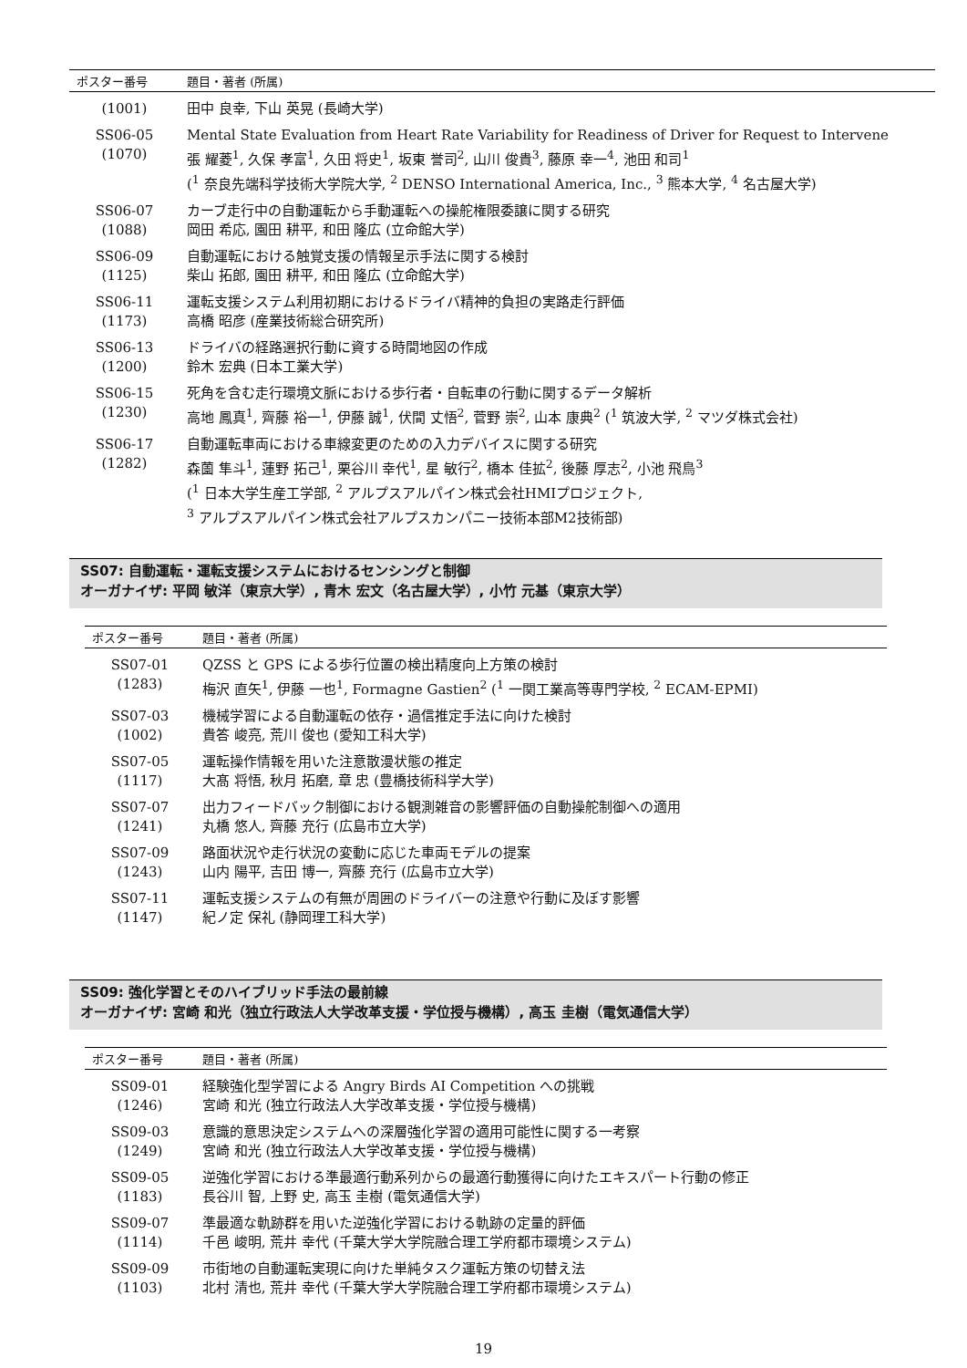| ポスター番号 | 題目・著者 (所属) |
| --- | --- |
| (1001) | 田中 良幸, 下山 英晃 (長崎大学) |
| SS06-05 (1070) | Mental State Evaluation from Heart Rate Variability for Readiness of Driver for Request to Intervene 張 耀菱<sup>1</sup>, 久保 孝富<sup>1</sup>, 久田 将史<sup>1</sup>, 坂東 誉司<sup>2</sup>, 山川 俊貴<sup>3</sup>, 藤原 幸一<sup>4</sup>, 池田 和司<sup>1</sup> (<sup>1</sup> 奈良先端科学技術大学院大学, <sup>2</sup> DENSO International America, Inc., <sup>3</sup> 熊本大学, <sup>4</sup> 名古屋大学) |
| SS06-07 (1088) | カーブ走行中の自動運転から手動運転への操舵権限委譲に関する研究 岡田 希応, 園田 耕平, 和田 隆広 (立命館大学) |
| SS06-09 (1125) | 自動運転における触覚支援の情報呈示手法に関する検討 柴山 拓郎, 園田 耕平, 和田 隆広 (立命館大学) |
| SS06-11 (1173) | 運転支援システム利用初期におけるドライバ精神的負担の実路走行評価 高橋 昭彦 (産業技術総合研究所) |
| SS06-13 (1200) | ドライバの経路選択行動に資する時間地図の作成 鈴木 宏典 (日本工業大学) |
| SS06-15 (1230) | 死角を含む走行環境文脈における歩行者・自転車の行動に関するデータ解析 高地 鳳真<sup>1</sup>, 齊藤 裕一<sup>1</sup>, 伊藤 誠<sup>1</sup>, 伏間 丈悟<sup>2</sup>, 菅野 崇<sup>2</sup>, 山本 康典<sup>2</sup> (<sup>1</sup> 筑波大学, <sup>2</sup> マツダ株式会社) |
| SS06-17 (1282) | 自動運転車両における車線変更のための入力デバイスに関する研究 森薗 隼斗<sup>1</sup>, 蓮野 拓己<sup>1</sup>, 栗谷川 幸代<sup>1</sup>, 星 敏行<sup>2</sup>, 橋本 佳拡<sup>2</sup>, 後藤 厚志<sup>2</sup>, 小池 飛鳥<sup>3</sup> (<sup>1</sup> 日本大学生産工学部, <sup>2</sup> アルプスアルパイン株式会社HMIプロジェクト, <sup>3</sup> アルプスアルパイン株式会社アルプスカンパニー技術本部M2技術部) |
SS07: 自動運転・運転支援システムにおけるセンシングと制御
オーガナイザ: 平岡 敏洋（東京大学）, 青木 宏文（名古屋大学）, 小竹 元基（東京大学）
| ポスター番号 | 題目・著者 (所属) |
| --- | --- |
| SS07-01 (1283) | QZSS と GPS による歩行位置の検出精度向上方策の検討 梅沢 直矢<sup>1</sup>, 伊藤 一也<sup>1</sup>, Formagne Gastien<sup>2</sup> (<sup>1</sup> 一関工業高等専門学校, <sup>2</sup> ECAM-EPMI) |
| SS07-03 (1002) | 機械学習による自動運転の依存・過信推定手法に向けた検討 貴答 峻亮, 荒川 俊也 (愛知工科大学) |
| SS07-05 (1117) | 運転操作情報を用いた注意散漫状態の推定 大髙 将悟, 秋月 拓磨, 章 忠 (豊橋技術科学大学) |
| SS07-07 (1241) | 出力フィードバック制御における観測雑音の影響評価の自動操舵制御への適用 丸橋 悠人, 齊藤 充行 (広島市立大学) |
| SS07-09 (1243) | 路面状況や走行状況の変動に応じた車両モデルの提案 山内 陽平, 吉田 博一, 齊藤 充行 (広島市立大学) |
| SS07-11 (1147) | 運転支援システムの有無が周囲のドライバーの注意や行動に及ぼす影響 紀ノ定 保礼 (静岡理工科大学) |
SS09: 強化学習とそのハイブリッド手法の最前線
オーガナイザ: 宮崎 和光（独立行政法人大学改革支援・学位授与機構）, 高玉 圭樹（電気通信大学）
| ポスター番号 | 題目・著者 (所属) |
| --- | --- |
| SS09-01 (1246) | 経験強化型学習による Angry Birds AI Competition への挑戦 宮崎 和光 (独立行政法人大学改革支援・学位授与機構) |
| SS09-03 (1249) | 意識的意思決定システムへの深層強化学習の適用可能性に関する一考察 宮崎 和光 (独立行政法人大学改革支援・学位授与機構) |
| SS09-05 (1183) | 逆強化学習における準最適行動系列からの最適行動獲得に向けたエキスパート行動の修正 長谷川 智, 上野 史, 高玉 圭樹 (電気通信大学) |
| SS09-07 (1114) | 準最適な軌跡群を用いた逆強化学習における軌跡の定量的評価 千邑 峻明, 荒井 幸代 (千葉大学大学院融合理工学府都市環境システム) |
| SS09-09 (1103) | 市街地の自動運転実現に向けた単純タスク運転方策の切替え法 北村 清也, 荒井 幸代 (千葉大学大学院融合理工学府都市環境システム) |
19